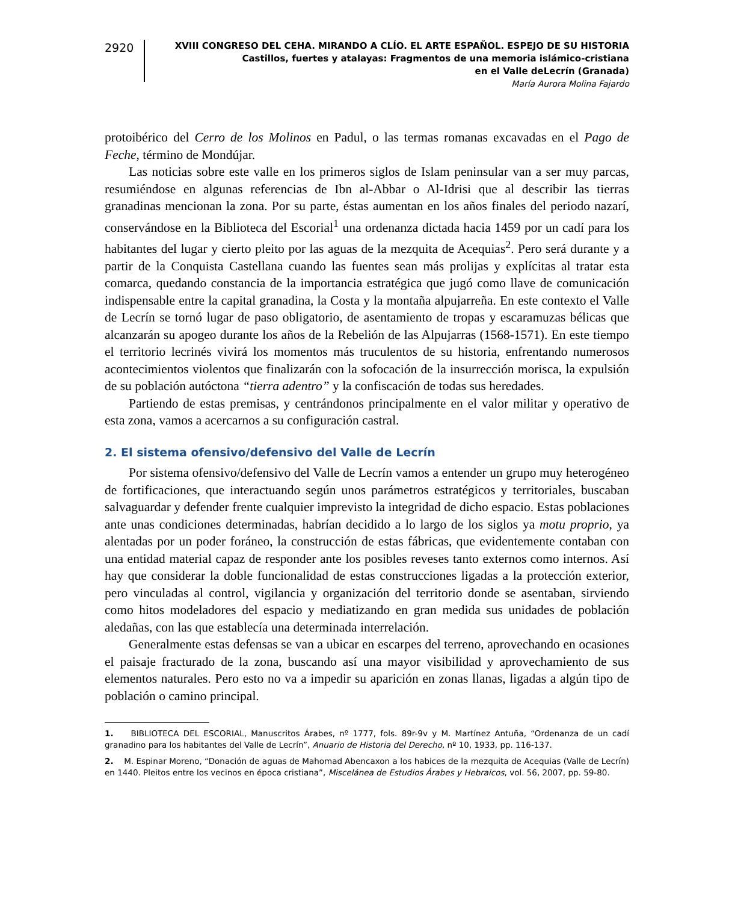2920
XVIII CONGRESO DEL CEHA. MIRANDO A CLÍO. EL ARTE ESPAÑOL. ESPEJO DE SU HISTORIA
Castillos, fuertes y atalayas: Fragmentos de una memoria islámico-cristiana
en el Valle deLecrín (Granada)
María Aurora Molina Fajardo
protoibérico del Cerro de los Molinos en Padul, o las termas romanas excavadas en el Pago de Feche, término de Mondújar.
Las noticias sobre este valle en los primeros siglos de Islam peninsular van a ser muy parcas, resumiéndose en algunas referencias de Ibn al-Abbar o Al-Idrisi que al describir las tierras granadinas mencionan la zona. Por su parte, éstas aumentan en los años finales del periodo nazarí, conservándose en la Biblioteca del Escorial<sup>1</sup> una ordenanza dictada hacia 1459 por un cadí para los habitantes del lugar y cierto pleito por las aguas de la mezquita de Acequias<sup>2</sup>. Pero será durante y a partir de la Conquista Castellana cuando las fuentes sean más prolijas y explícitas al tratar esta comarca, quedando constancia de la importancia estratégica que jugó como llave de comunicación indispensable entre la capital granadina, la Costa y la montaña alpujarreña. En este contexto el Valle de Lecrín se tornó lugar de paso obligatorio, de asentamiento de tropas y escaramuzas bélicas que alcanzarán su apogeo durante los años de la Rebelión de las Alpujarras (1568-1571). En este tiempo el territorio lecrinés vivirá los momentos más truculentos de su historia, enfrentando numerosos acontecimientos violentos que finalizarán con la sofocación de la insurrección morisca, la expulsión de su población autóctona “tierra adentro” y la confiscación de todas sus heredades.
Partiendo de estas premisas, y centrándonos principalmente en el valor militar y operativo de esta zona, vamos a acercarnos a su configuración castral.
2. El sistema ofensivo/defensivo del Valle de Lecrín
Por sistema ofensivo/defensivo del Valle de Lecrín vamos a entender un grupo muy heterogéneo de fortificaciones, que interactuando según unos parámetros estratégicos y territoriales, buscaban salvaguardar y defender frente cualquier imprevisto la integridad de dicho espacio. Estas poblaciones ante unas condiciones determinadas, habrían decidido a lo largo de los siglos ya motu proprio, ya alentadas por un poder foráneo, la construcción de estas fábricas, que evidentemente contaban con una entidad material capaz de responder ante los posibles reveses tanto externos como internos. Así hay que considerar la doble funcionalidad de estas construcciones ligadas a la protección exterior, pero vinculadas al control, vigilancia y organización del territorio donde se asentaban, sirviendo como hitos modeladores del espacio y mediatizando en gran medida sus unidades de población aledañas, con las que establecía una determinada interrelación.
Generalmente estas defensas se van a ubicar en escarpes del terreno, aprovechando en ocasiones el paisaje fracturado de la zona, buscando así una mayor visibilidad y aprovechamiento de sus elementos naturales. Pero esto no va a impedir su aparición en zonas llanas, ligadas a algún tipo de población o camino principal.
1. BIBLIOTECA DEL ESCORIAL, Manuscritos Árabes, nº 1777, fols. 89r-9v y M. Martínez Antuña, “Ordenanza de un cadí granadino para los habitantes del Valle de Lecrín”, Anuario de Historia del Derecho, nº 10, 1933, pp. 116-137.
2. M. Espinar Moreno, “Donación de aguas de Mahomad Abencaxon a los habices de la mezquita de Acequias (Valle de Lecrín) en 1440. Pleitos entre los vecinos en época cristiana”, Miscelánea de Estudios Árabes y Hebraicos, vol. 56, 2007, pp. 59-80.